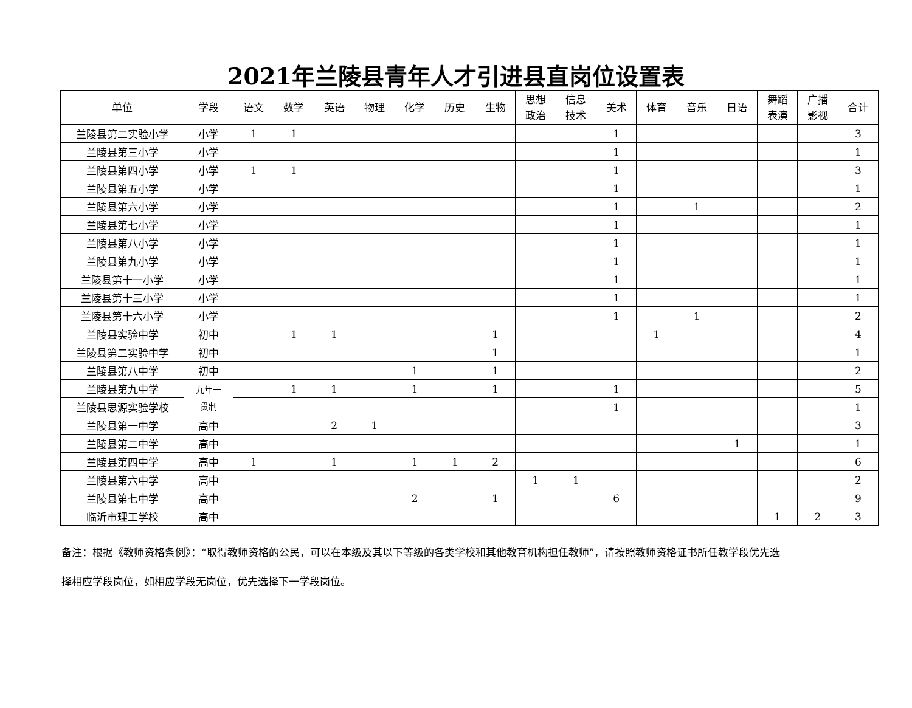2021年兰陵县青年人才引进县直岗位设置表
| 单位 | 学段 | 语文 | 数学 | 英语 | 物理 | 化学 | 历史 | 生物 | 思想 政治 | 信息 技术 | 美术 | 体育 | 音乐 | 日语 | 舞蹈 表演 | 广播 影视 | 合计 |
| --- | --- | --- | --- | --- | --- | --- | --- | --- | --- | --- | --- | --- | --- | --- | --- | --- | --- |
| 兰陵县第二实验小学 | 小学 | 1 | 1 | | | | | | | | 1 | | | | | | 3 |
| 兰陵县第三小学 | 小学 | | | | | | | | | | 1 | | | | | | 1 |
| 兰陵县第四小学 | 小学 | 1 | 1 | | | | | | | | 1 | | | | | | 3 |
| 兰陵县第五小学 | 小学 | | | | | | | | | | 1 | | | | | | 1 |
| 兰陵县第六小学 | 小学 | | | | | | | | | | 1 | | 1 | | | | 2 |
| 兰陵县第七小学 | 小学 | | | | | | | | | | 1 | | | | | | 1 |
| 兰陵县第八小学 | 小学 | | | | | | | | | | 1 | | | | | | 1 |
| 兰陵县第九小学 | 小学 | | | | | | | | | | 1 | | | | | | 1 |
| 兰陵县第十一小学 | 小学 | | | | | | | | | | 1 | | | | | | 1 |
| 兰陵县第十三小学 | 小学 | | | | | | | | | | 1 | | | | | | 1 |
| 兰陵县第十六小学 | 小学 | | | | | | | | | | 1 | | 1 | | | | 2 |
| 兰陵县实验中学 | 初中 | | 1 | 1 | | | | 1 | | | | 1 | | | | | 4 |
| 兰陵县第二实验中学 | 初中 | | | | | | | 1 | | | | | | | | | 1 |
| 兰陵县第八中学 | 初中 | | | | | 1 | | 1 | | | | | | | | | 2 |
| 兰陵县第九中学 | 九年一 贯制 | | 1 | 1 | | 1 | | 1 | | | 1 | | | | | | 5 |
| 兰陵县思源实验学校 | | | | | | | | | | | 1 | | | | | | 1 |
| 兰陵县第一中学 | 高中 | | | 2 | 1 | | | | | | | | | | | | 3 |
| 兰陵县第二中学 | 高中 | | | | | | | | | | | | | 1 | | | 1 |
| 兰陵县第四中学 | 高中 | 1 | | 1 | | 1 | 1 | 2 | | | | | | | | | 6 |
| 兰陵县第六中学 | 高中 | | | | | | | | 1 | 1 | | | | | | | 2 |
| 兰陵县第七中学 | 高中 | | | | | 2 | | 1 | | | 6 | | | | | | 9 |
| 临沂市理工学校 | 高中 | | | | | | | | | | | | | | 1 | 2 | 3 |
备注：根据《教师资格条例》：“取得教师资格的公民，可以在本级及其以下等级的各类学校和其他教育机构担任教师”，请按照教师资格证书所任教学段优先选
择相应学段岗位，如相应学段无岗位，优先选择下一学段岗位。